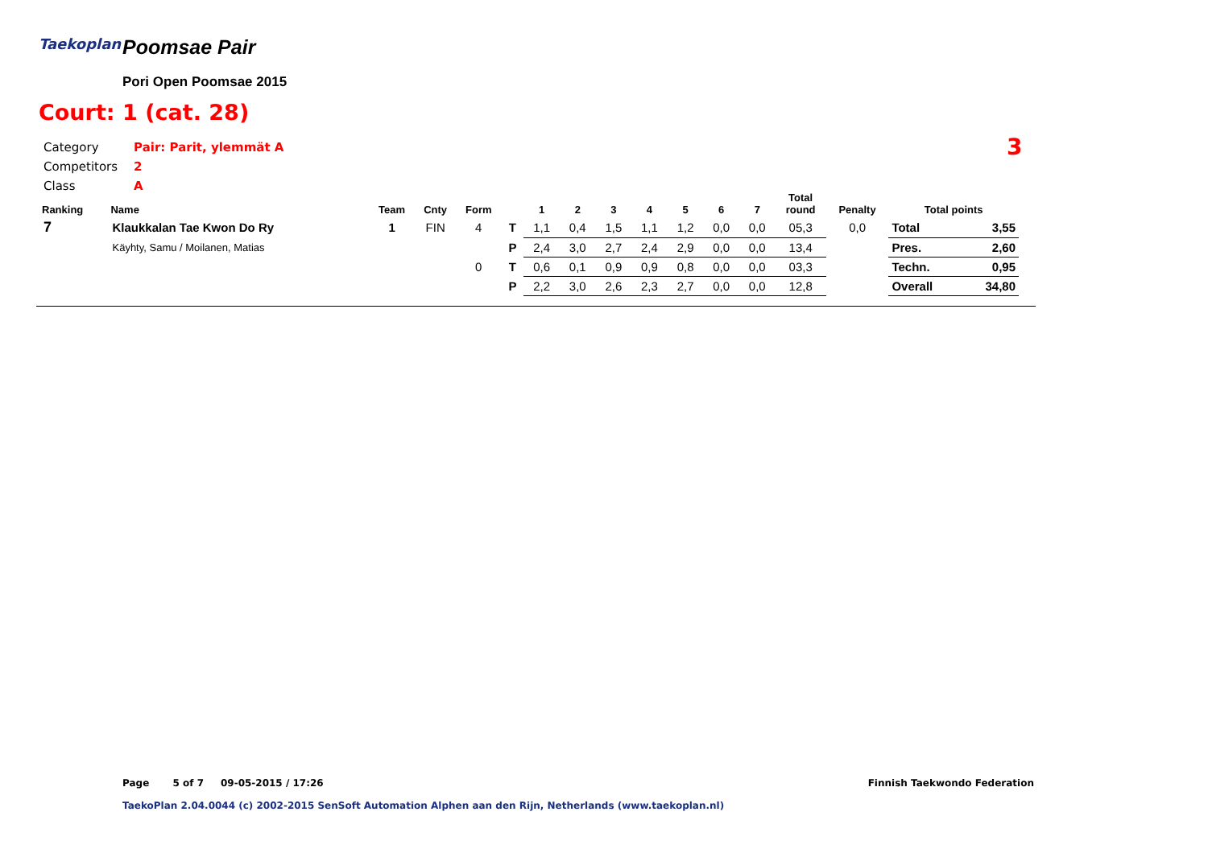Taekoplan Poomsae Pair
Pori Open Poomsae 2015
Court: 1 (cat. 28)
| Category | Pair: Parit, ylemmät A |
| Competitors | 2 |
| Class | A |
3
| Ranking | Name | Team | Cnty | Form | | 1 | 2 | 3 | 4 | 5 | 6 | 7 | Total round | Penalty | Total points | |
| --- | --- | --- | --- | --- | --- | --- | --- | --- | --- | --- | --- | --- | --- | --- | --- | --- |
| 7 | Klaukkalan Tae Kwon Do Ry | 1 | FIN | 4 | T | 1,1 | 0,4 | 1,5 | 1,1 | 1,2 | 0,0 | 0,0 | 05,3 | 0,0 | Total | 3,55 |
| | Käyhty, Samu / Moilanen, Matias | | | | P | 2,4 | 3,0 | 2,7 | 2,4 | 2,9 | 0,0 | 0,0 | 13,4 | | Pres. | 2,60 |
| | | | | 0 | T | 0,6 | 0,1 | 0,9 | 0,9 | 0,8 | 0,0 | 0,0 | 03,3 | | Techn. | 0,95 |
| | | | | | P | 2,2 | 3,0 | 2,6 | 2,3 | 2,7 | 0,0 | 0,0 | 12,8 | | Overall | 34,80 |
Page 5 of 7 09-05-2015 / 17:26
Finnish Taekwondo Federation
TaekoPlan 2.04.0044 (c) 2002-2015 SenSoft Automation Alphen aan den Rijn, Netherlands (www.taekoplan.nl)